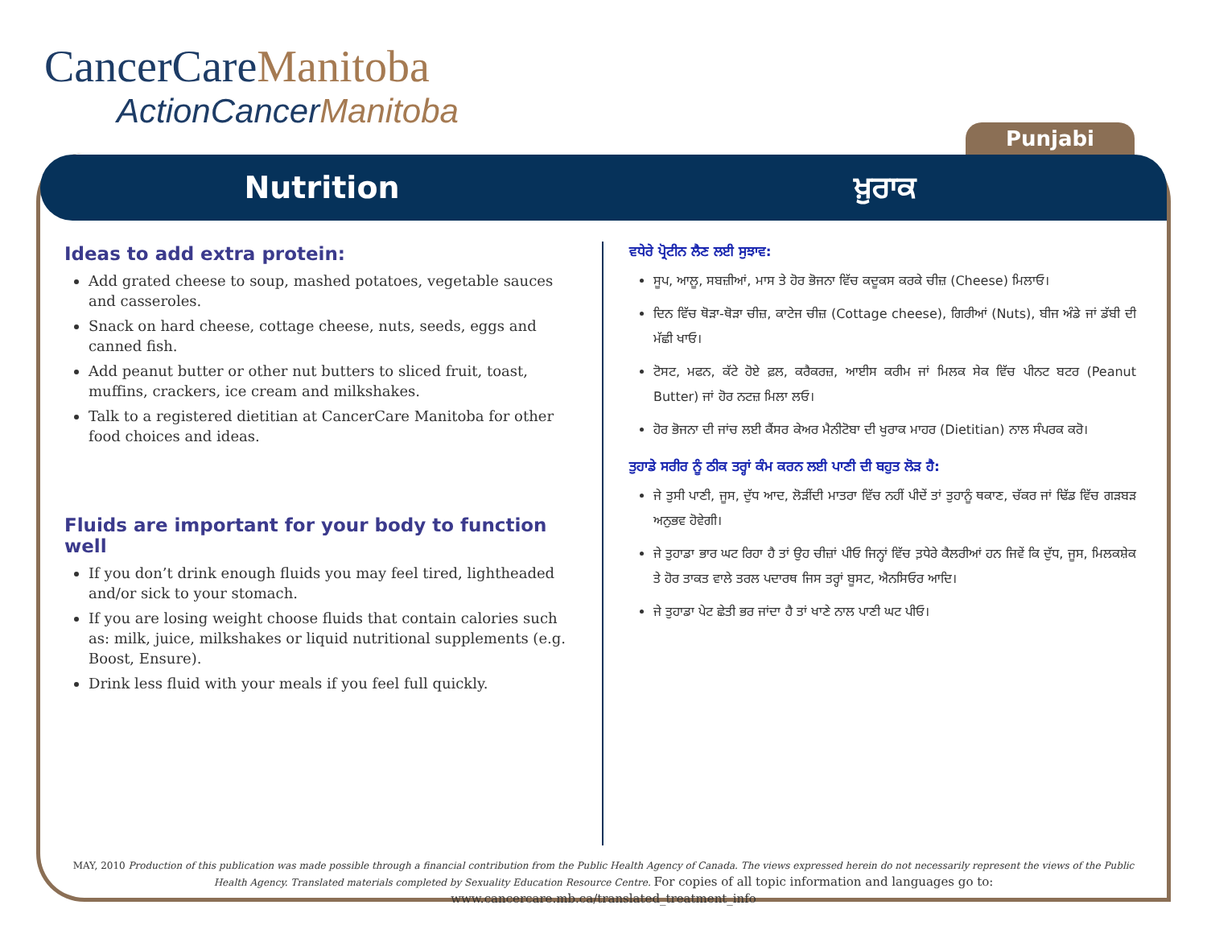CancerCareManitoba
ActionCancerManitoba
Punjabi
Nutrition ਖ਼ੁਰਾਕ
Ideas to add extra protein:
Add grated cheese to soup, mashed potatoes, vegetable sauces and casseroles.
Snack on hard cheese, cottage cheese, nuts, seeds, eggs and canned fish.
Add peanut butter or other nut butters to sliced fruit, toast, muffins, crackers, ice cream and milkshakes.
Talk to a registered dietitian at CancerCare Manitoba for other food choices and ideas.
Fluids are important for your body to function well
If you don’t drink enough fluids you may feel tired, lightheaded and/or sick to your stomach.
If you are losing weight choose fluids that contain calories such as: milk, juice, milkshakes or liquid nutritional supplements (e.g. Boost, Ensure).
Drink less fluid with your meals if you feel full quickly.
ਵਧੇਰੇ ਪ੍ਰੋਟੀਨ ਲੈਣ ਲਈ ਸੁਝਾਵ:
ਸੂਪ, ਆਲੂ, ਸਬਜ਼ੀਆਂ, ਮਾਸ ਤੇ ਹੋਰ ਭੋਜਨਾ ਵਿੱਚ ਕਦੂਕਸ ਕਰਕੇ ਚੀਜ਼ (Cheese) ਮਿਲਾਓ।
ਦਿਨ ਵਿੱਚ ਥੋੜਾ-ਥੋੜਾ ਚੀਜ਼, ਕਾਟੇਜ ਚੀਜ਼ (Cottage cheese), ਗਿਰੀਆਂ (Nuts), ਬੀਜ ਅੰਡੇ ਜਾਂ ਡੱਬੀ ਦੀ ਮੱਛੀ ਖਾਓ।
ਟੋਸਟ, ਮਫਨ, ਕੱਟੇ ਹੋਏ ਫ਼ਲ, ਕਰੈਕਰਜ਼, ਆਈਸ ਕਰੀਮ ਜਾਂ ਮਿਲਕ ਸੇਕ ਵਿੱਚ ਪੀਨਟ ਬਟਰ (Peanut Butter) ਜਾਂ ਹੋਰ ਨਟਜ਼ ਮਿਲਾ ਲਓ।
ਹੋਰ ਭੋਜਨਾ ਦੀ ਜਾਂਚ ਲਈ ਕੈਂਸਰ ਕੇਅਰ ਮੈਨੀਟੋਬਾ ਦੀ ਖੁਰਾਕ ਮਾਹਰ (Dietitian) ਨਾਲ ਸੰਪਰਕ ਕਰੋ।
ਤੁਹਾਡੇ ਸਰੀਰ ਨੂੰ ਠੀਕ ਤਰ੍ਹਾਂ ਕੰਮ ਕਰਨ ਲਈ ਪਾਣੀ ਦੀ ਬਹੁਤ ਲੋੜ ਹੈ:
ਜੇ ਤੁਸੀ ਪਾਣੀ, ਜੂਸ, ਦੁੱਧ ਆਦ, ਲੋੜੀਂਦੀ ਮਾਤਰਾ ਵਿੱਚ ਨਹੀਂ ਪੀਦੇਂ ਤਾਂ ਤੁਹਾਨੂੰ ਥਕਾਣ, ਚੱਕਰ ਜਾਂ ਢਿੱਡ ਵਿੱਚ ਗੜਬੜ ਅਨੁਭਵ ਹੋਵੇਗੀ।
ਜੇ ਤੁਹਾਡਾ ਭਾਰ ਘਟ ਰਿਹਾ ਹੈ ਤਾਂ ਉਹ ਚੀਜ਼ਾਂ ਪੀਓ ਜਿਨ੍ਹਾਂ ਵਿੱਚ ਤ਼ਧੇਰੇ ਕੈਲਰੀਆਂ ਹਨ ਜਿਵੇਂ ਕਿ ਦੁੱਧ, ਜੂਸ, ਮਿਲਕਸ਼ੇਕ ਤੇ ਹੋਰ ਤਾਕਤ ਵਾਲੇ ਤਰਲ ਪਦਾਰਥ ਜਿਸ ਤਰ੍ਹਾਂ ਬੂਸਟ, ਐਨਸਿਓਰ ਆਦਿ।
ਜੇ ਤੁਹਾਡਾ ਪੇਟ ਛੇਤੀ ਭਰ ਜਾਂਦਾ ਹੈ ਤਾਂ ਖਾਣੇ ਨਾਲ ਪਾਣੀ ਘਟ ਪੀਓ।
MAY, 2010 Production of this publication was made possible through a financial contribution from the Public Health Agency of Canada. The views expressed herein do not necessarily represent the views of the Public Health Agency. Translated materials completed by Sexuality Education Resource Centre. For copies of all topic information and languages go to: www.cancercare.mb.ca/translated_treatment_info